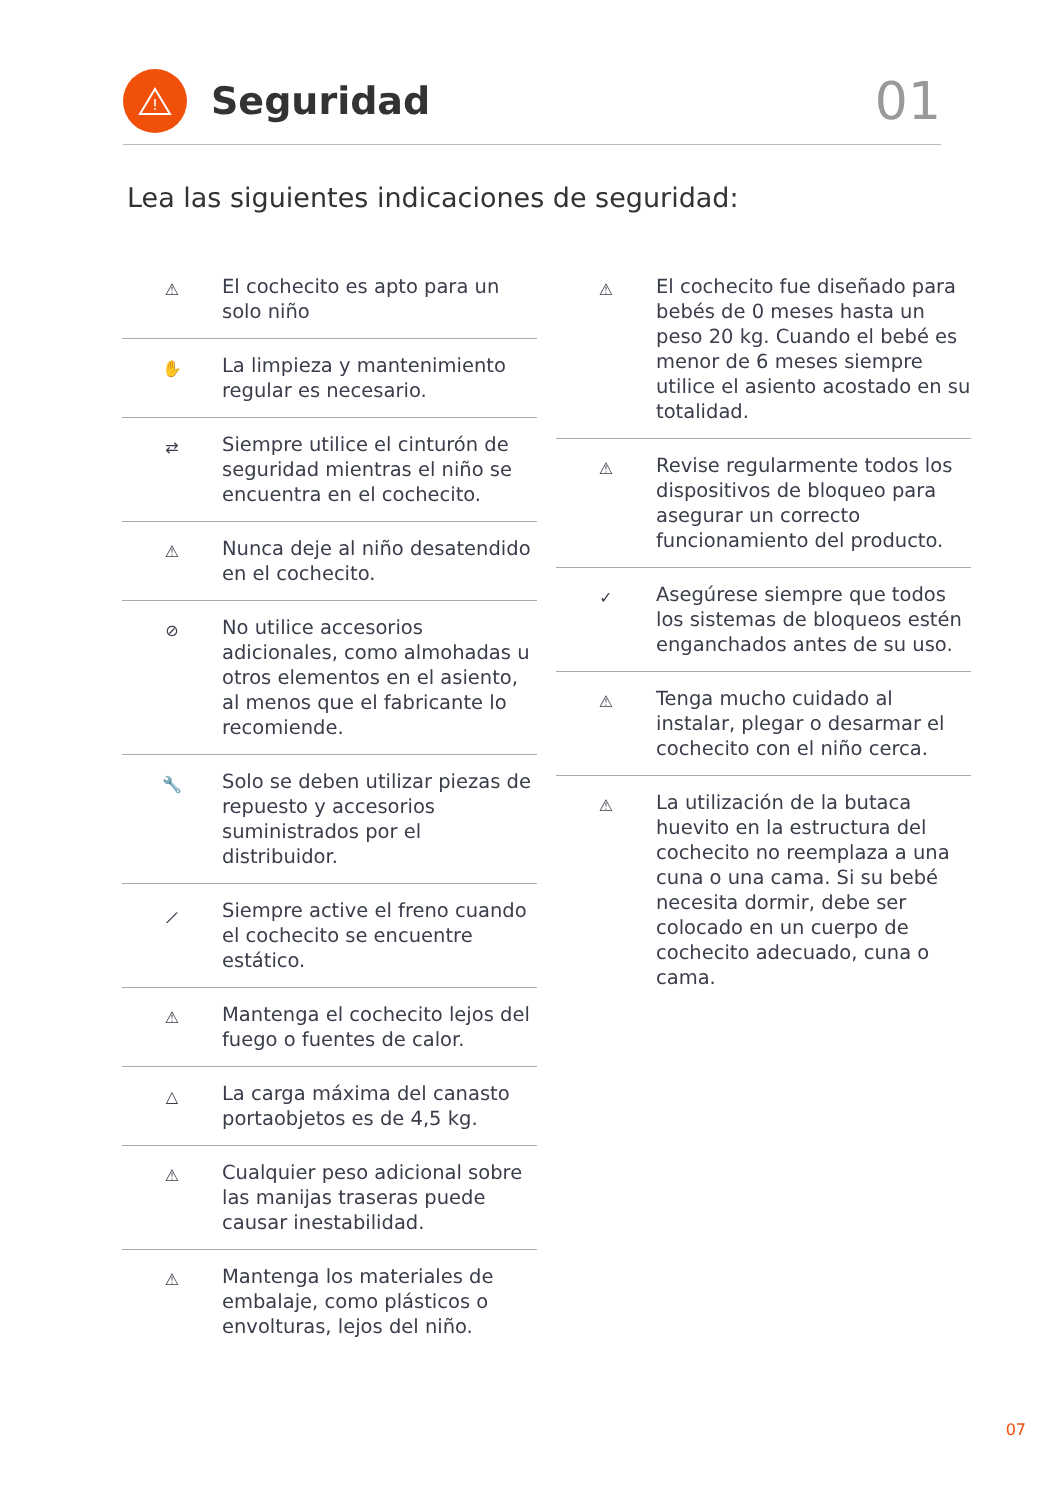!
Seguridad
01
Lea las siguientes indicaciones de seguridad:
⚠
El cochecito es apto para un solo niño
✋
La limpieza y mantenimiento regular es necesario.
⇄
Siempre utilice el cinturón de seguridad mientras el niño se encuentra en el cochecito.
⚠
Nunca deje al niño desatendido en el cochecito.
⊘
No utilice accesorios adicionales, como almohadas u otros elementos en el asiento, al menos que el fabricante lo recomiende.
🔧
Solo se deben utilizar piezas de repuesto y accesorios suministrados por el distribuidor.
⟋
Siempre active el freno cuando el cochecito se encuentre estático.
⚠
Mantenga el cochecito lejos del fuego o fuentes de calor.
△
La carga máxima del canasto portaobjetos es de 4,5 kg.
⚠
Cualquier peso adicional sobre las manijas traseras puede causar inestabilidad.
⚠
Mantenga los materiales de embalaje, como plásticos o envolturas, lejos del niño.
⚠
El cochecito fue diseñado para bebés de 0 meses hasta un peso 20 kg. Cuando el bebé es menor de 6 meses siempre utilice el asiento acostado en su totalidad.
⚠
Revise regularmente todos los dispositivos de bloqueo para asegurar un correcto funcionamiento del producto.
✓
Asegúrese siempre que todos los sistemas de bloqueos estén enganchados antes de su uso.
⚠
Tenga mucho cuidado al instalar, plegar o desarmar el cochecito con el niño cerca.
⚠
La utilización de la butaca huevito en la estructura del cochecito no reemplaza a una cuna o una cama. Si su bebé necesita dormir, debe ser colocado en un cuerpo de cochecito adecuado, cuna o cama.
07